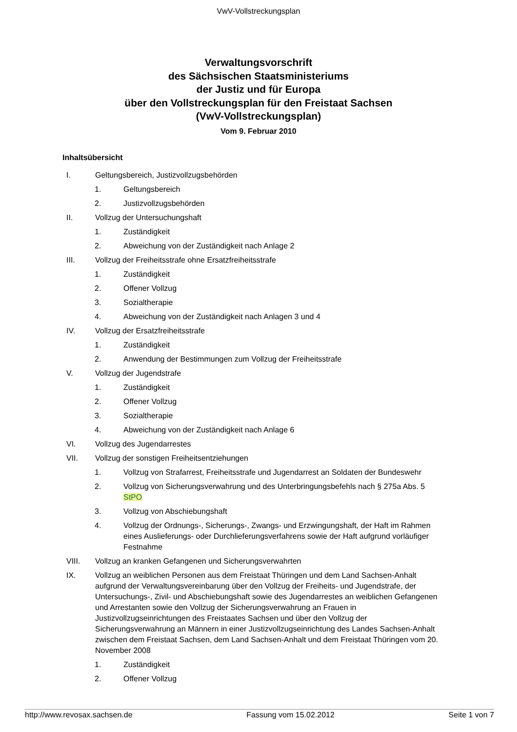VwV-Vollstreckungsplan
Verwaltungsvorschrift
des Sächsischen Staatsministeriums
der Justiz und für Europa
über den Vollstreckungsplan für den Freistaat Sachsen
(VwV-Vollstreckungsplan)
Vom 9. Februar 2010
Inhaltsübersicht
I. Geltungsbereich, Justizvollzugsbehörden
1. Geltungsbereich
2. Justizvollzugsbehörden
II. Vollzug der Untersuchungshaft
1. Zuständigkeit
2. Abweichung von der Zuständigkeit nach Anlage 2
III. Vollzug der Freiheitsstrafe ohne Ersatzfreiheitsstrafe
1. Zuständigkeit
2. Offener Vollzug
3. Sozialtherapie
4. Abweichung von der Zuständigkeit nach Anlagen 3 und 4
IV. Vollzug der Ersatzfreiheitsstrafe
1. Zuständigkeit
2. Anwendung der Bestimmungen zum Vollzug der Freiheitsstrafe
V. Vollzug der Jugendstrafe
1. Zuständigkeit
2. Offener Vollzug
3. Sozialtherapie
4. Abweichung von der Zuständigkeit nach Anlage 6
VI. Vollzug des Jugendarrestes
VII. Vollzug der sonstigen Freiheitsentziehungen
1. Vollzug von Strafarrest, Freiheitsstrafe und Jugendarrest an Soldaten der Bundeswehr
2. Vollzug von Sicherungsverwahrung und des Unterbringungsbefehls nach § 275a Abs. 5 StPO
3. Vollzug von Abschiebungshaft
4. Vollzug der Ordnungs-, Sicherungs-, Zwangs- und Erzwingungshaft, der Haft im Rahmen eines Auslieferungs- oder Durchlieferungsverfahrens sowie der Haft aufgrund vorläufiger Festnahme
VIII. Vollzug an kranken Gefangenen und Sicherungsverwahrten
IX. Vollzug an weiblichen Personen aus dem Freistaat Thüringen und dem Land Sachsen-Anhalt aufgrund der Verwaltungsvereinbarung über den Vollzug der Freiheits- und Jugendstrafe, der Untersuchungs-, Zivil- und Abschiebungshaft sowie des Jugendarrestes an weiblichen Gefangenen und Arrestanten sowie den Vollzug der Sicherungsverwahrung an Frauen in Justizvollzugseinrichtungen des Freistaates Sachsen und über den Vollzug der Sicherungsverwahrung an Männern in einer Justizvollzugseinrichtung des Landes Sachsen-Anhalt zwischen dem Freistaat Sachsen, dem Land Sachsen-Anhalt und dem Freistaat Thüringen vom 20. November 2008
1. Zuständigkeit
2. Offener Vollzug
http://www.revosax.sachsen.de Fassung vom 15.02.2012 Seite 1 von 7